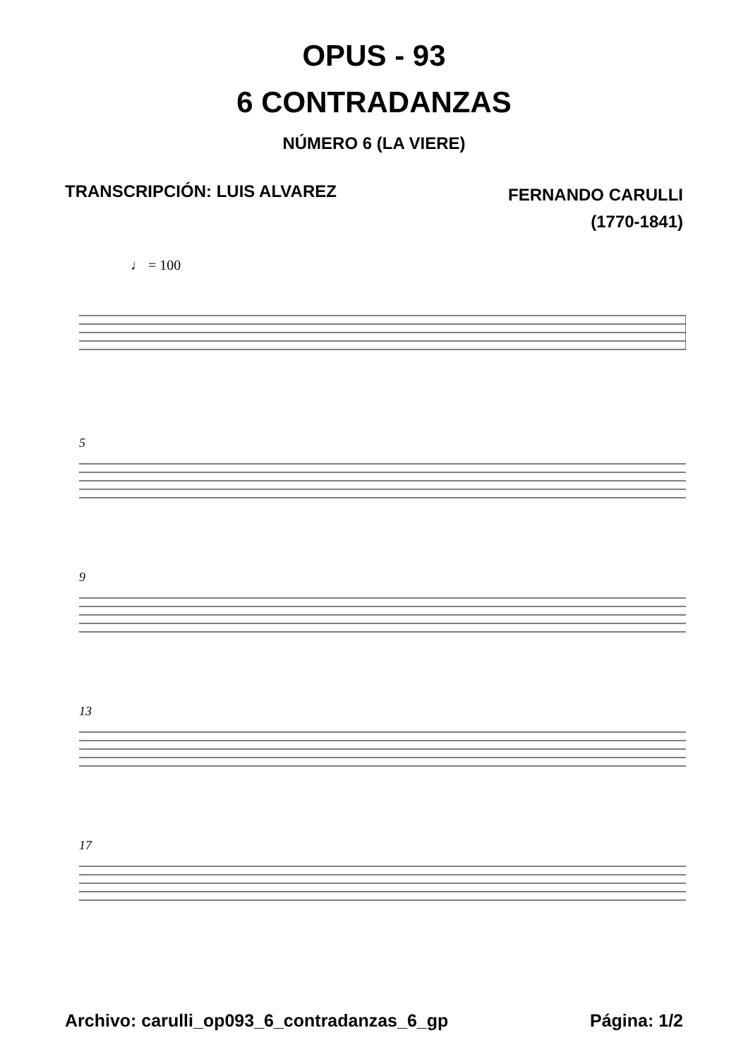OPUS - 93
6 CONTRADANZAS
NÚMERO 6 (LA VIERE)
TRANSCRIPCIÓN: LUIS ALVAREZ
FERNANDO CARULLI
(1770-1841)
♩ = 100
5
9
13
17
Archivo: carulli_op093_6_contradanzas_6_gp
Página: 1/2